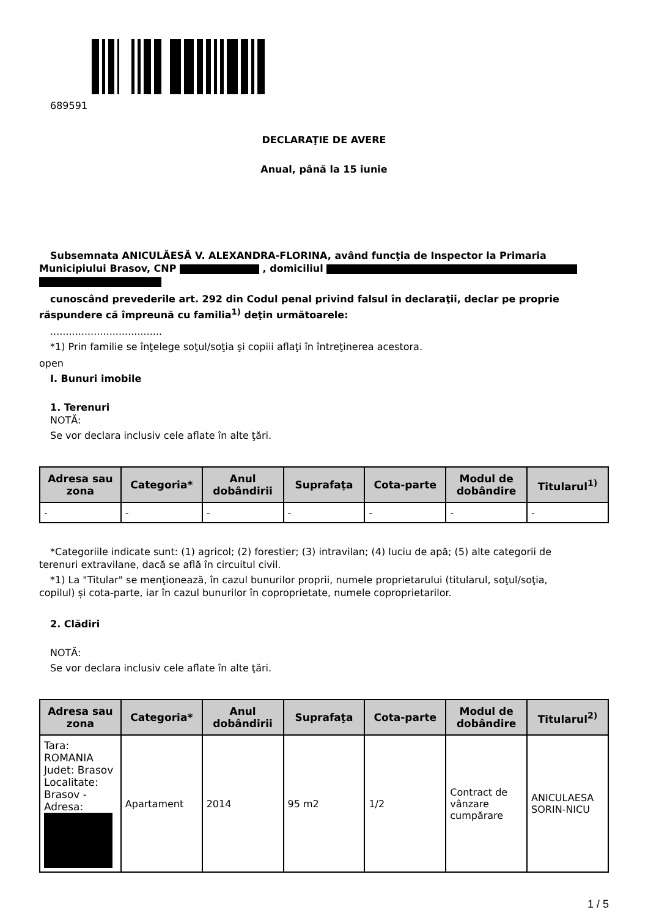689591
DECLARAŢIE DE AVERE
Anual, până la 15 iunie
Subsemnata ANICULĂESĂ V. ALEXANDRA-FLORINA, având funcţia de Inspector la Primaria
Municipiului Brasov, CNP , domiciliul
cunoscând prevederile art. 292 din Codul penal privind falsul în declaraţii, declar pe proprie
răspundere că împreună cu familia<sup>1)</sup> deţin următoarele:
....................................
*1) Prin familie se înţelege soţul/soţia şi copiii aflaţi în întreţinerea acestora.
open
I. Bunuri imobile
1. Terenuri
NOTĂ:
Se vor declara inclusiv cele aflate în alte ţări.
| Adresa sau zona | Categoria* | Anul dobândirii | Suprafaţa | Cota-parte | Modul de dobândire | Titularul<sup>1)</sup> |
| --- | --- | --- | --- | --- | --- | --- |
| - | - | - | - | - | - | - |
*Categoriile indicate sunt: (1) agricol; (2) forestier; (3) intravilan; (4) luciu de apă; (5) alte categorii de
terenuri extravilane, dacă se află în circuitul civil.
*1) La "Titular" se menţionează, în cazul bunurilor proprii, numele proprietarului (titularul, soţul/soţia,
copilul) și cota-parte, iar în cazul bunurilor în coproprietate, numele coproprietarilor.
2. Clădiri
NOTĂ:
Se vor declara inclusiv cele aflate în alte ţări.
| Adresa sau zona | Categoria* | Anul dobândirii | Suprafaţa | Cota-parte | Modul de dobândire | Titularul<sup>2)</sup> |
| --- | --- | --- | --- | --- | --- | --- |
| Tara: ROMANIA Judet: Brasov Localitate: Brasov - Adresa: | Apartament | 2014 | 95 m2 | 1/2 | Contract de vânzare cumpărare | ANICULAESA SORIN-NICU |
1 / 5